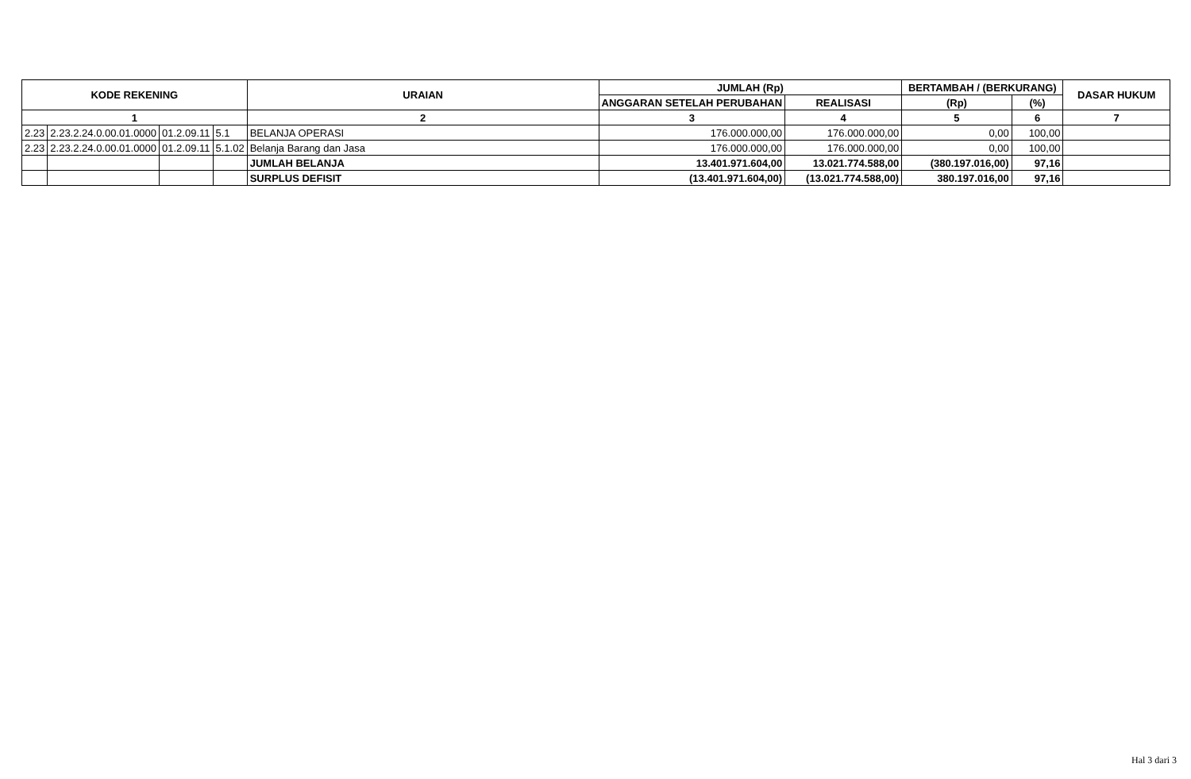| KODE REKENING | | | | URAIAN | JUMLAH (Rp) | | BERTAMBAH / (BERKURANG) | | DASAR HUKUM |
| --- | --- | --- | --- | --- | --- | --- | --- | --- | --- |
| | | | | | ANGGARAN SETELAH PERUBAHAN | REALISASI | (Rp) | (%) | |
| 1 | | | | 2 | 3 | 4 | 5 | 6 | 7 |
| 2.23 | 2.23.2.24.0.00.01.0000 | 01.2.09.11 | 5.1 | BELANJA OPERASI | 176.000.000,00 | 176.000.000,00 | 0,00 | 100,00 | |
| 2.23 | 2.23.2.24.0.00.01.0000 | 01.2.09.11 | 5.1.02 | Belanja Barang dan Jasa | 176.000.000,00 | 176.000.000,00 | 0,00 | 100,00 | |
| | | | | JUMLAH BELANJA | 13.401.971.604,00 | 13.021.774.588,00 | (380.197.016,00) | 97,16 | |
| | | | | SURPLUS DEFISIT | (13.401.971.604,00) | (13.021.774.588,00) | 380.197.016,00 | 97,16 | |
Hal 3 dari 3